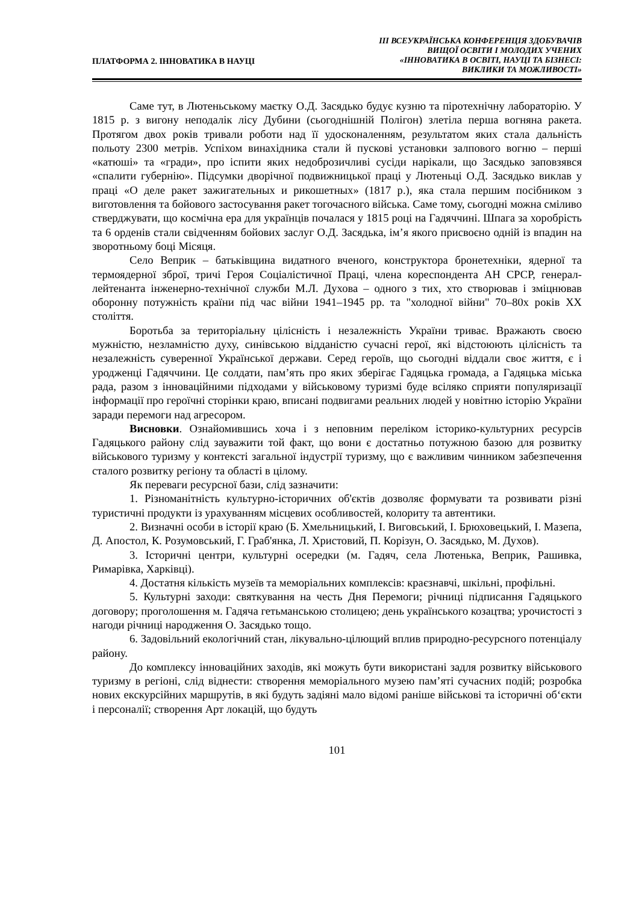ПЛАТФОРМА 2. ІННОВАТИКА В НАУЦІ
ІІІ ВСЕУКРАЇНСЬКА КОНФЕРЕНЦІЯ ЗДОБУВАЧІВ
ВИЩОЇ ОСВІТИ І МОЛОДИХ УЧЕНИХ
«ІННОВАТИКА В ОСВІТІ, НАУЦІ ТА БІЗНЕСІ:
ВИКЛИКИ ТА МОЖЛИВОСТІ»
Саме тут, в Лютеньському маєтку О.Д. Засядько будує кузню та піротехнічну лабораторію. У 1815 р. з вигону неподалік лісу Дубини (сьогоднішній Полігон) злетіла перша вогняна ракета. Протягом двох років тривали роботи над її удосконаленням, результатом яких стала дальність польоту 2300 метрів. Успіхом винахідника стали й пускові установки залпового вогню – перші «катюші» та «гради», про іспити яких недоброзичливі сусіди нарікали, що Засядько заповзявся «спалити губернію». Підсумки дворічної подвижницької праці у Лютеньці О.Д. Засядько виклав у праці «О деле ракет зажигательных и рикошетных» (1817 р.), яка стала першим посібником з виготовлення та бойового застосування ракет тогочасного війська. Саме тому, сьогодні можна сміливо стверджувати, що космічна ера для українців почалася у 1815 році на Гадяччині. Шпага за хоробрість та 6 орденів стали свідченням бойових заслуг О.Д. Засядька, ім’я якого присвоєно одній із впадин на зворотньому боці Місяця.
Село Веприк – батьківщина видатного вченого, конструктора бронетехніки, ядерної та термоядерної зброї, тричі Героя Соціалістичної Праці, члена кореспондента АН СРСР, генерал-лейтенанта інженерно-технічної служби М.Л. Духова – одного з тих, хто створював і зміцнював оборонну потужність країни під час війни 1941–1945 рр. та "холодної війни" 70–80х років ХХ століття.
Боротьба за територіальну цілісність і незалежність України триває. Вражають своєю мужністю, незламністю духу, синівською відданістю сучасні герої, які відстоюють цілісність та незалежність суверенної Української держави. Серед героїв, що сьогодні віддали своє життя, є і уродженці Гадяччини. Це солдати, пам’ять про яких зберігає Гадяцька громада, а Гадяцька міська рада, разом з інноваційними підходами у військовому туризмі буде всіляко сприяти популяризації інформації про героїчні сторінки краю, вписані подвигами реальних людей у новітню історію України заради перемоги над агресором.
Висновки. Ознайомившись хоча і з неповним переліком історико-культурних ресурсів Гадяцького району слід зауважити той факт, що вони є достатньо потужною базою для розвитку військового туризму у контексті загальної індустрії туризму, що є важливим чинником забезпечення сталого розвитку регіону та області в цілому.
Як переваги ресурсної бази, слід зазначити:
1. Різноманітність культурно-історичних об'єктів дозволяє формувати та розвивати різні туристичні продукти із урахуванням місцевих особливостей, колориту та автентики.
2. Визначні особи в історії краю (Б. Хмельницький, І. Виговський, І. Брюховецький, І. Мазепа, Д. Апостол, К. Розумовський, Г. Граб'янка, Л. Христовий, П. Корізун, О. Засядько, М. Духов).
3. Історичні центри, культурні осередки (м. Гадяч, села Лютенька, Веприк, Рашивка, Римарівка, Харківці).
4. Достатня кількість музеїв та меморіальних комплексів: краєзнавчі, шкільні, профільні.
5. Культурні заходи: святкування на честь Дня Перемоги; річниці підписання Гадяцького договору; проголошення м. Гадяча гетьманською столицею; день українського козацтва; урочистості з нагоди річниці народження О. Засядько тощо.
6. Задовільний екологічний стан, лікувально-цілющий вплив природно-ресурсного потенціалу району.
До комплексу інноваційних заходів, які можуть бути використані задля розвитку військового туризму в регіоні, слід віднести: створення меморіального музею пам’яті сучасних подій; розробка нових екскурсійних маршрутів, в які будуть задіяні мало відомі раніше військові та історичні об‘єкти і персоналії; створення Арт локацій, що будуть
101